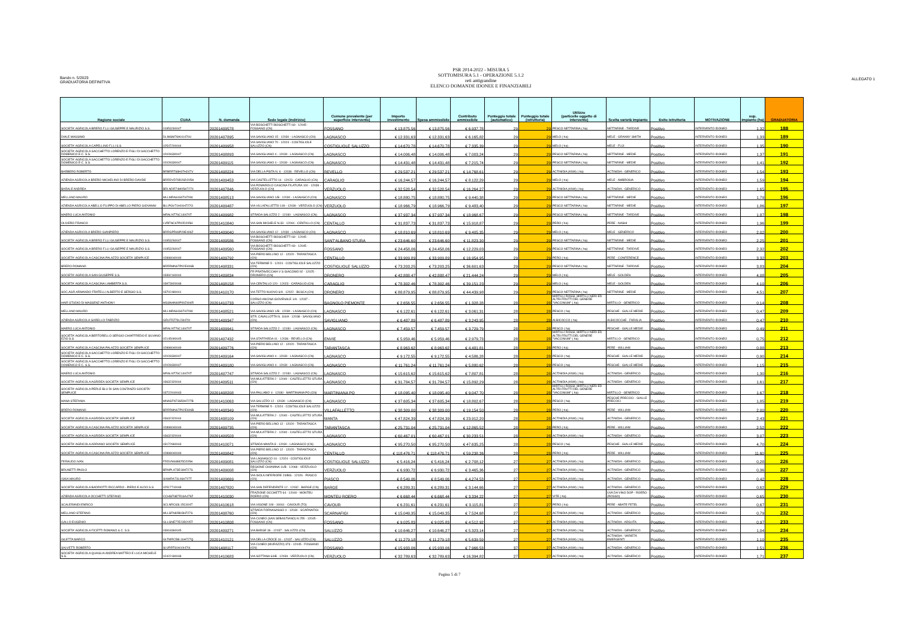Bando n. 5/2023
GRADUATORIA DEFINITIVA
PSR 2014-2022 - MISURA 5
SOTTOMISURA 5.1 - OPERAZIONE 5.1.2
reti antigrandine
ELENCO DOMANDE IDONEE E FINANZIABILI
ALLEGATO 1
| Ragione sociale | CUAA | N. domanda | Sede legale (indirizzo) | Comune prevalente (per superficie intervento) | Importo investimento | Spesa ammissibile | Contributo ammissibile | Punteggio totale (automatico) | Punteggio totale (istruttoria) | Utilizzo (particelle oggetto di intervento) | Scelta varietà impianto | Esito istruttoria | MOTIVAZIONE | sup. impianto (ha) | GRADUATORIA |
| --- | --- | --- | --- | --- | --- | --- | --- | --- | --- | --- | --- | --- | --- | --- | --- |
| SOCIETA' AGRICOLA BRERO F.LLI GIUSEPPE E MAURIZIO S.S. | 01953260047 | 20201409578 | VIA BOSCHETTI BOSCHETTI 69 - 12045 - FOSSANO (CN) | FOSSANO | € 13.875,56 | € 13.875,56 | € 6.937,78 | 29 | 29 | PESCO NETTARINA ( ha) | NETTARINE - TARDIVE | Positivo | INTERVENTO IDONEO | 1,32 | 188 |
| DIALE MASSIMO | DLIMSM78A01I470U | 20201407895 | VIA SAVIGLIANO 15 - 12030 - LAGNASCO (CN) | LAGNASCO | € 12.331,63 | € 12.331,63 | € 6.165,82 | 29 | 29 | MELO ( ha) | MELE - GRANNY SMITH | Positivo | INTERVENTO IDONEO | 1,33 | 189 |
| SOCIETA' AGRICOLA CAPELLINO F.LLI S.S. | 02547200044 | 20201409958 | VIA SAVIGLIANO 70 - 12024 - COSTIGLIOLE SALUZZO (CN) | COSTIGLIOLE SALUZZO | € 14.670,78 | € 14.670,78 | € 7.335,39 | 29 | 29 | MELO ( ha) | MELE - FUJI | Positivo | INTERVENTO IDONEO | 1,35 | 190 |
| SOCIETA' AGRICOLA SACCHETTO LORENZO E FIGLI DI SACCHETTO DOMENICO E C. S.S. | 02028330047 | 20201408893 | VIA SAVIGLIANO 4 - 12030 - LAGNASCO (CN) | LAGNASCO | € 14.006,48 | € 14.006,48 | € 7.003,24 | 29 | 29 | PESCO NETTARINA ( ha) | NETTARINE - MEDIE | Positivo | INTERVENTO IDONEO | 1,37 | 191 |
| SOCIETA' AGRICOLA SACCHETTO LORENZO E FIGLI DI SACCHETTO DOMENICO E C. S.S. | 02028330047 | 20201409115 | VIA SAVIGLIANO 4 - 12030 - LAGNASCO (CN) | LAGNASCO | € 14.431,48 | € 14.431,48 | € 7.215,74 | 29 | 29 | PESCO NETTARINA ( ha) | NETTARINE - MEDIE | Positivo | INTERVENTO IDONEO | 1,41 | 192 |
| BARBERO ROBERTO | BRBRRT68H07H247V | 20201408224 | VIA DELLA PISTA N. 6 - 12036 - REVELLO (CN) | REVELLO | € 29.537,21 | € 29.537,21 | € 14.768,61 | 29 | 29 | ACTINIDIA (KIWI) ( ha) | ACTINIDIA - GENERICO | Positivo | INTERVENTO IDONEO | 1,54 | 193 |
| AZIENDA AGRICOLA BRERO MICHELINO DI BRERO DAVIDE | BRRDVD78D26D205H | 20201409453 | VIA CASTELLETTO 14 - 12023 - CARAGLIO (CN) | CARAGLIO | € 16.244,57 | € 16.244,57 | € 8.122,29 | 29 | 29 | MELO ( ha) | MELE - AMBROSIA | Positivo | INTERVENTO IDONEO | 1,59 | 194 |
| BARALE ANDREA | BRLNDR74M05H727X | 20201407846 | VIA POMAROLO CASCINA FILATURA 100 - 12039 - VERZUOLO (CN) | VERZUOLO | € 32.528,54 | € 32.528,54 | € 16.264,27 | 29 | 29 | ACTINIDIA (KIWI) ( ha) | ACTINIDIA - GENERICO | Positivo | INTERVENTO IDONEO | 1,65 | 195 |
| MELLANO MAURO | MLLMRA64S07I470W | 20201408513 | VIA SAVIGLIANO 1/B - 12030 - LAGNASCO (CN) | LAGNASCO | € 18.880,75 | € 18.880,75 | € 9.440,38 | 29 | 29 | PESCO NETTARINA ( ha) | NETTARINE - MEDIE | Positivo | INTERVENTO IDONEO | 1,79 | 196 |
| AZIENDA AGRICOLA ABELLO FILIPPO DI ABELLO PIERO GIOVANNI | BLLPGV71H01H727O | 20201409487 | VIA VILLAFALLETTO 149 - 12039 - VERZUOLO (CN) | VERZUOLO | € 18.966,79 | € 18.966,79 | € 9.483,40 | 29 | 29 | PESCO NETTARINA ( ha) | NETTARINE - MEDIE | Positivo | INTERVENTO IDONEO | 1,86 | 197 |
| MAERO LUCA ANTONIO | MRALNT76C14I470T | 20201409982 | STRADA SALUZZO 2 - 12030 - LAGNASCO (CN) | LAGNASCO | € 37.937,34 | € 37.937,34 | € 18.968,67 | 29 | 29 | PESCO NETTARINA ( ha) | NETTARINE - TARDIVE | Positivo | INTERVENTO IDONEO | 1,87 | 198 |
| OLIVERO FRANCO | LVRFNC67P02D205H | 20201410840 | VIA SAN MICHELE N.33 - 12044 - CENTALLO (CN) | CENTALLO | € 31.837,73 | € 31.837,73 | € 15.918,87 | 29 | 29 | PERO ( ha) | PERE - NASHI | Positivo | INTERVENTO IDONEO | 1,96 | 199 |
| AZIENDA AGRICOLA BRERO GIANPIERO | BRRGPR69P29E406Z | 20201409040 | VIA SAVIGLIANO 12 - 12030 - LAGNASCO (CN) | LAGNASCO | € 18.810,69 | € 18.810,69 | € 9.405,35 | 29 | 29 | MELO ( ha) | MELE - GENERICO | Positivo | INTERVENTO IDONEO | 2,02 | 200 |
| SOCIETA' AGRICOLA BRERO F.LLI GIUSEPPE E MAURIZIO S.S. | 01953260047 | 20201409586 | VIA BOSCHETTI BOSCHETTI 69 - 12045 - FOSSANO (CN) | SANT'ALBANO STURA | € 23.646,60 | € 23.646,60 | € 11.823,30 | 29 | 29 | PESCO NETTARINA ( ha) | NETTARINE - MEDIE | Positivo | INTERVENTO IDONEO | 2,25 | 201 |
| SOCIETA' AGRICOLA BRERO F.LLI GIUSEPPE E MAURIZIO S.S. | 01953260047 | 20201409560 | VIA BOSCHETTI BOSCHETTI 69 - 12045 - FOSSANO (CN) | FOSSANO | € 24.458,06 | € 24.458,06 | € 12.229,03 | 29 | 29 | PESCO NETTARINA ( ha) | NETTARINE - TARDIVE | Positivo | INTERVENTO IDONEO | 2,32 | 202 |
| SOCIETA' AGRICOLA CASCINA PALAZZO SOCIETA' SEMPLICE | 02898040049 | 20201409792 | VIA PIERO BELLINO 12 - 12020 - TARANTASCA (CN) | CENTALLO | € 33.909,89 | € 33.909,89 | € 16.954,95 | 29 | 29 | PERO ( ha) | PERE - CONFERENCE | Positivo | INTERVENTO IDONEO | 3,32 | 203 |
| BRERO ROMANO | BRRRMN67P02E406B | 20201408331 | VIA TERMINE 5 - 12024 - COSTIGLIOLE SALUZZO (CN) | COSTIGLIOLE SALUZZO | € 73.203,25 | € 73.203,25 | € 36.601,63 | 29 | 29 | PESCO NETTARINA ( ha) | NETTARINE - TARDIVE | Positivo | INTERVENTO IDONEO | 3,83 | 204 |
| SOCIETA' AGRICOLA SAN GIUSEPPE S.S. | 03392160044 | 20201409834 | FR PRATAVECCHIA V S GIACOMO 92 - 12025 - DRONERO (CN) | DRONERO | € 42.888,47 | € 42.888,47 | € 21.444,24 | 29 | 29 | MELO ( ha) | MELE - GOLDEN | Positivo | INTERVENTO IDONEO | 4,08 | 205 |
| SOCIETA' AGRICOLA CASCINA LAMBERTA S.S. | 03973920048 | 20201408158 | VIA CENTALLO 120 - 12023 - CARAGLIO (CN) | CARAGLIO | € 78.302,46 | € 78.302,46 | € 39.151,23 | 29 | 29 | MELO ( ha) | MELE - GOLDEN | Positivo | INTERVENTO IDONEO | 4,10 | 206 |
| SOC.AGR.ARMANDO FRATELLI ALBERTO E SERGIO S.S. | 03702480041 | 20201410170 | VIA TETTO NUOVO 6/A - 12022 - BUSCA (CN) | DRONERO | € 88.879,95 | € 88.879,95 | € 44.439,98 | 29 | 29 | PESCO NETTARINA ( ha) | NETTARINE - MEDIE | Positivo | INTERVENTO IDONEO | 4,51 | 207 |
| HAIR STUDIO DI MASSENZ ANTHONY | MSSNHN60P09Z404R | 20201410733 | CORSO ANCINA GIOVENALE 1/A - 12037 - SALUZZO (CN) | BAGNOLO PIEMONTE | € 2.656,55 | € 2.656,55 | € 1.328,28 | 28 | 28 | MIRTILLI ROSSI, MIRTILLI NERI ED ALTRI FRUTTI DEL GENERE "VACCINIUM" ( ha) | MIRTILLO - GENERICO | Positivo | INTERVENTO IDONEO | 0,14 | 208 |
| MELLANO MAURO | MLLMRA64S07I470W | 20201408521 | VIA SAVIGLIANO 1/B - 12030 - LAGNASCO (CN) | LAGNASCO | € 6.122,61 | € 6.122,61 | € 3.061,31 | 28 | 28 | PESCO ( ha) | PESCHE - GIALLE MEDIE | Positivo | INTERVENTO IDONEO | 0,47 | 209 |
| AZIENDA AGRICOLA GARELLO FABRIZIO | GRLFRZ79L23I470I | 20201409347 | STR. CAVALLOTTA N. 116/A - 12038 - SAVIGLIANO (CN) | SAVIGLIANO | € 6.487,89 | € 6.487,89 | € 3.243,95 | 28 | 28 | ALBICOCCO ( ha) | ALBICOCCHE - FARALIA | Positivo | INTERVENTO IDONEO | 0,47 | 210 |
| MAERO LUCA ANTONIO | MRALNT76C14I470T | 20201409941 | STRADA SALUZZO 2 - 12030 - LAGNASCO (CN) | LAGNASCO | € 7.459,57 | € 7.459,57 | € 3.729,79 | 28 | 28 | PESCO ( ha) | PESCHE - GIALLE MEDIE | Positivo | INTERVENTO IDONEO | 0,49 | 211 |
| SOCIETA' AGRICOLA BERTORELLO SERGIO CHIAFFREDO E SILVANO EZIO S.S. | 02145090045 | 20201407432 | VIA STAFFARDA 41 - 12036 - REVELLO (CN) | ENVIE | € 5.959,46 | € 5.959,46 | € 2.979,73 | 28 | 28 | MIRTILLI ROSSI, MIRTILLI NERI ED ALTRI FRUTTI DEL GENERE "VACCINIUM" ( ha) | MIRTILLO - GENERICO | Positivo | INTERVENTO IDONEO | 0,75 | 212 |
| SOCIETA' AGRICOLA CASCINA PALAZZO SOCIETA' SEMPLICE | 02898040049 | 20201409776 | VIA PIERO BELLINO 12 - 12020 - TARANTASCA (CN) | TARANTASCA | € 8.963,62 | € 8.963,62 | € 4.481,81 | 28 | 28 | PERO ( ha) | PERE - WILLIAM | Positivo | INTERVENTO IDONEO | 0,88 | 213 |
| SOCIETA' AGRICOLA SACCHETTO LORENZO E FIGLI DI SACCHETTO DOMENICO E C. S.S. | 02028330047 | 20201409164 | VIA SAVIGLIANO 4 - 12030 - LAGNASCO (CN) | LAGNASCO | € 9.172,55 | € 9.172,55 | € 4.586,28 | 28 | 28 | PESCO ( ha) | PESCHE - GIALLE MEDIE | Positivo | INTERVENTO IDONEO | 0,90 | 214 |
| SOCIETA' AGRICOLA SACCHETTO LORENZO E FIGLI DI SACCHETTO DOMENICO E C. S.S. | 02028330047 | 20201409180 | VIA SAVIGLIANO 4 - 12030 - LAGNASCO (CN) | LAGNASCO | € 11.761,24 | € 11.761,24 | € 5.880,62 | 28 | 28 | PESCO ( ha) | PESCHE - GIALLE MEDIE | Positivo | INTERVENTO IDONEO | 1,15 | 215 |
| MAERO LUCA ANTONIO | MRALNT76C14I470T | 20201407747 | STRADA SALUZZO 2 - 12030 - LAGNASCO (CN) | LAGNASCO | € 15.615,62 | € 15.615,62 | € 7.807,81 | 28 | 28 | ACTINIDIA (KIWI) ( ha) | ACTINIDIA - GENERICO | Positivo | INTERVENTO IDONEO | 1,30 | 216 |
| SOCIETA' AGRICOLA AGRIDEA SOCIETA' SEMPLICE | 03632320044 | 20201409511 | VIA MULATTERA 2 - 12040 - CASTELLETTO STURA (CN) | LAGNASCO | € 31.784,57 | € 31.784,57 | € 15.892,29 | 28 | 28 | ACTINIDIA (KIWI) ( ha) | ACTINIDIA - GENERICO | Positivo | INTERVENTO IDONEO | 1,61 | 217 |
| SOCIETA' AGRICOLA PERLE BLU DI SAN COSTANZO SOCIETA' SEMPLICE | 03722910043 | 20201408208 | VIA PALLABO' 4 - 12030 - MARTINIANA PO (CN) | MARTINIANA PO | € 18.095,40 | € 18.095,40 | € 9.047,70 | 28 | 28 | MIRTILLI ROSSI, MIRTILLI NERI ED ALTRI FRUTTI DEL GENERE "VACCINIUM" ( ha) | MIRTILLO - GENERICO | Positivo | INTERVENTO IDONEO | 1,67 | 218 |
| MANA STEFANIA | MNASFN73S50H727B | 20201410063 | VIA SALUZZO 12 - 12030 - LAGNASCO (CN) | LAGNASCO | € 37.605,34 | € 37.605,34 | € 18.802,67 | 28 | 28 | PESCO ( ha) | PESCHE PRECOCI - GIALLE PRECOCI | Positivo | INTERVENTO IDONEO | 1,85 | 219 |
| BRERO ROMANO | BRRRMN67P02E406B | 20201408349 | VIA TERMINE 5 - 12024 - COSTIGLIOLE SALUZZO (CN) | VILLAFALLETTO | € 38.309,00 | € 38.309,00 | € 19.154,50 | 28 | 28 | PERO ( ha) | PERE - WILLIAM | Positivo | INTERVENTO IDONEO | 2,00 | 220 |
| SOCIETA' AGRICOLA AGRIDEA SOCIETA' SEMPLICE | 03632320044 | 20201408109 | VIA MULATTERA 2 - 12040 - CASTELLETTO STURA (CN) | MANTA | € 47.824,39 | € 47.824,39 | € 23.912,20 | 28 | 28 | ACTINIDIA (KIWI) ( ha) | ACTINIDIA - GENERICO | Positivo | INTERVENTO IDONEO | 2,43 | 221 |
| SOCIETA' AGRICOLA CASCINA PALAZZO SOCIETA' SEMPLICE | 02898040049 | 20201409735 | VIA PIERO BELLINO 12 - 12020 - TARANTASCA (CN) | TARANTASCA | € 25.731,04 | € 25.731,04 | € 12.865,52 | 28 | 28 | PERO ( ha) | PERE - WILLIAM | Positivo | INTERVENTO IDONEO | 2,52 | 222 |
| SOCIETA' AGRICOLA AGRIDEA SOCIETA' SEMPLICE | 03632320044 | 20201409503 | VIA MULATTERA 2 - 12040 - CASTELLETTO STURA (CN) | LAGNASCO | € 60.467,01 | € 60.467,01 | € 30.233,51 | 28 | 28 | ACTINIDIA (KIWI) ( ha) | ACTINIDIA - GENERICO | Positivo | INTERVENTO IDONEO | 3,07 | 223 |
| SOCIETA' AGRICOLA ADRIANO SOCIETA' SEMPLICE | 03172960043 | 20201410071 | STRADA MANTA 8 - 12030 - LAGNASCO (CN) | LAGNASCO | € 95.270,50 | € 95.270,50 | € 47.635,25 | 28 | 28 | PESCO ( ha) | PESCHE - GIALLE MEDIE | Positivo | INTERVENTO IDONEO | 4,70 | 224 |
| SOCIETA' AGRICOLA CASCINA PALAZZO SOCIETA' SEMPLICE | 02898040049 | 20201409842 | VIA PIERO BELLINO 12 - 12020 - TARANTASCA (CN) | CENTALLO | € 118.476,71 | € 118.476,71 | € 59.238,36 | 28 | 28 | PERO ( ha) | PERE - WILLIAM | Positivo | INTERVENTO IDONEO | 11,60 | 225 |
| FERAUDO IVAN | FRDVNI68M25D205H | 20201409081 | VIA LAGNASCO 16 - 12024 - COSTIGLIOLE SALUZZO (CN) | COSTIGLIOLE SALUZZO | € 5.416,24 | € 5.416,24 | € 2.708,12 | 27 | 27 | ACTINIDIA (KIWI) ( ha) | ACTINIDIA - GENERICO | Positivo | INTERVENTO IDONEO | 0,28 | 226 |
| BRUNETTI PAOLO | BRNPLA73E18H727S | 20201409008 | REGIONE CHIAMINA 11/B - 12068 - VERZUOLO (CN) | VERZUOLO | € 6.930,72 | € 6.930,72 | € 3.465,36 | 27 | 27 | ACTINIDIA (KIWI) ( ha) | ACTINIDIA - GENERICO | Positivo | INTERVENTO IDONEO | 0,36 | 227 |
| ISAIA MAURO | SIAMRA73L06H727T | 20201409669 | VIA ISOLA INFERIORE 24/BIS - 12026 - PIASCO (CN) | PIASCO | € 8.549,06 | € 8.549,06 | € 4.274,53 | 27 | 27 | ACTINIDIA (KIWI) ( ha) | ACTINIDIA - GENERICO | Positivo | INTERVENTO IDONEO | 0,42 | 228 |
| SOCIETA' AGRICOLA BADRIOTTI RICCARDO - PIERO E ALDO S.S. | 02517710048 | 20201407820 | VIA SAN DEFENDENTE 12 - 12032 - BARGE (CN) | BARGE | € 6.289,31 | € 6.289,31 | € 3.144,66 | 27 | 27 | ACTINIDIA (KIWI) ( ha) | ACTINIDIA - GENERICO | Positivo | INTERVENTO IDONEO | 0,62 | 229 |
| AZIENDA AGRICOLA OCCHETTI STEFANO | CCHSFN87R16A479Z | 20201410030 | FRAZIONE OCCHETTI 64 - 12040 - MONTEU ROERO (CN) | MONTEU ROERO | € 6.668,44 | € 6.668,44 | € 3.334,22 | 27 | 27 | VITE ( ha) | UVA DA VINO DOP - ROERO - (ROSSO) | Positivo | INTERVENTO IDONEO | 0,65 | 230 |
| SCALERANDI ENRICO | SCLNRC63L15C404T | 20201410618 | VIA VIGONE 109 - 10061 - CAVOUR (TO) | CAVOUR | € 6.231,61 | € 6.231,61 | € 3.115,81 | 27 | 27 | PERO ( ha) | PERE - ABATE FETEL | Positivo | INTERVENTO IDONEO | 0,67 | 231 |
| MELLANO STEFANO | MLLSFN82B03H727S | 20201408760 | STRADA FORNASASSO 4 - 12030 - SCARNAFIGI (CN) | SCARNAFIGI | € 15.049,35 | € 15.049,35 | € 7.524,68 | 27 | 27 | ACTINIDIA (KIWI) ( ha) | ACTINIDIA - GENERICO | Positivo | INTERVENTO IDONEO | 0,79 | 232 |
| GALLO EUGENIO | GLLGNE77E23D205T | 20201410808 | VIA CUNEO (SAN SEBASTIANO) N 255 - 12045 - FOSSANO (CN) | FOSSANO | € 9.025,83 | € 9.025,83 | € 4.512,92 | 27 | 27 | ACTINIDIA (KIWI) ( ha) | ACTINIDIA - ARGUTA | Positivo | INTERVENTO IDONEO | 0,97 | 233 |
| SOCIETA' AGRICOLA FICETTI ROMANO & C. S.S. | 03918360045 | 20201409271 | VIA BARGE 36 - 12037 - SALUZZO (CN) | SALUZZO | € 10.646,27 | € 10.646,27 | € 5.323,14 | 27 | 27 | ACTINIDIA (KIWI) ( ha) | ACTINIDIA - GENERICO | Positivo | INTERVENTO IDONEO | 1,04 | 234 |
| GILETTA MARCO | GLTMRC58L16H727Q | 20201410121 | VIA DELLA CROCE 16 - 12037 - SALUZZO (CN) | SALUZZO | € 11.279,18 | € 11.279,18 | € 5.639,59 | 27 | 27 | ACTINIDIA (KIWI) ( ha) | ACTINIDIA - VARIETÀ EMERGENTI | Positivo | INTERVENTO IDONEO | 1,10 | 235 |
| SALVETTI ROBERTO | SLVRRT81H10I470L | 20201408117 | VIA CUNEO (MURAZZO) 373 - 12045 - FOSSANO (CN) | FOSSANO | € 15.933,06 | € 15.933,06 | € 7.966,53 | 37 | 27 | ACTINIDIA (KIWI) ( ha) | ACTINIDIA - GENERICO | Positivo | INTERVENTO IDONEO | 1,51 | 236 |
| SOCIETA' AGRICOLA QUAGLIA ANDREA MATTEO E LUCA MICHELE S.S. | 02422180048 | 20201410683 | VIA SOTTANA 64/B - 12039 - VERZUOLO (CN) | VERZUOLO | € 32.789,63 | € 32.789,63 | € 16.394,82 | 27 | 27 | ACTINIDIA (KIWI) ( ha) | ACTINIDIA - GENERICO | Positivo | INTERVENTO IDONEO | 1,71 | 237 |
Pagina 5 di 7